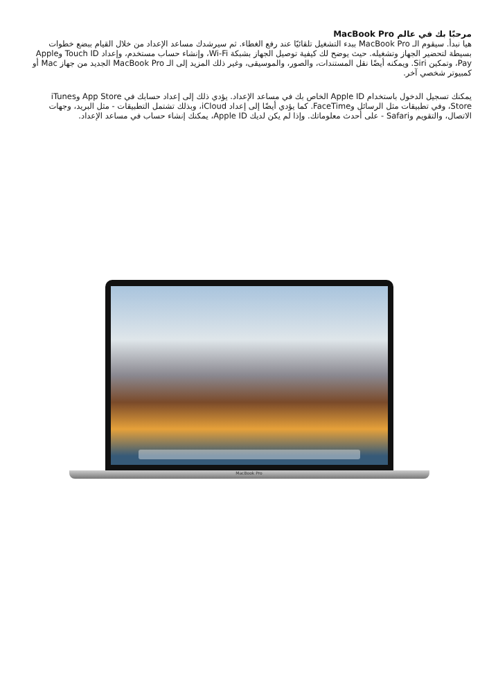مرحبًا بك في عالم MacBook Pro
هيا نبدأ. سيقوم الـ MacBook Pro ببدء التشغيل تلقائيًا عند رفع الغطاء. ثم سيرشدك مساعد الإعداد من خلال القيام ببضع خطوات بسيطة لتحضير الجهاز وتشغيله. حيث يوضح لك كيفية توصيل الجهاز بشبكة Wi-Fi، وإنشاء حساب مستخدم، وإعداد Touch ID وApple Pay، وتمكين Siri. ويمكنه أيضًا نقل المستندات، والصور، والموسيقى، وغير ذلك المزيد إلى الـ MacBook Pro الجديد من جهاز Mac أو كمبيوتر شخصي آخر.
يمكنك تسجيل الدخول باستخدام Apple ID الخاص بك في مساعد الإعداد. يؤدي ذلك إلى إعداد حسابك في App Store وiTunes Store، وفي تطبيقات مثل الرسائل وFaceTime. كما يؤدي أيضًا إلى إعداد iCloud، وبذلك تشتمل التطبيقات - مثل البريد، وجهات الاتصال، والتقويم وSafari - على أحدث معلوماتك. وإذا لم يكن لديك Apple ID، يمكنك إنشاء حساب في مساعد الإعداد.
MacBook Pro